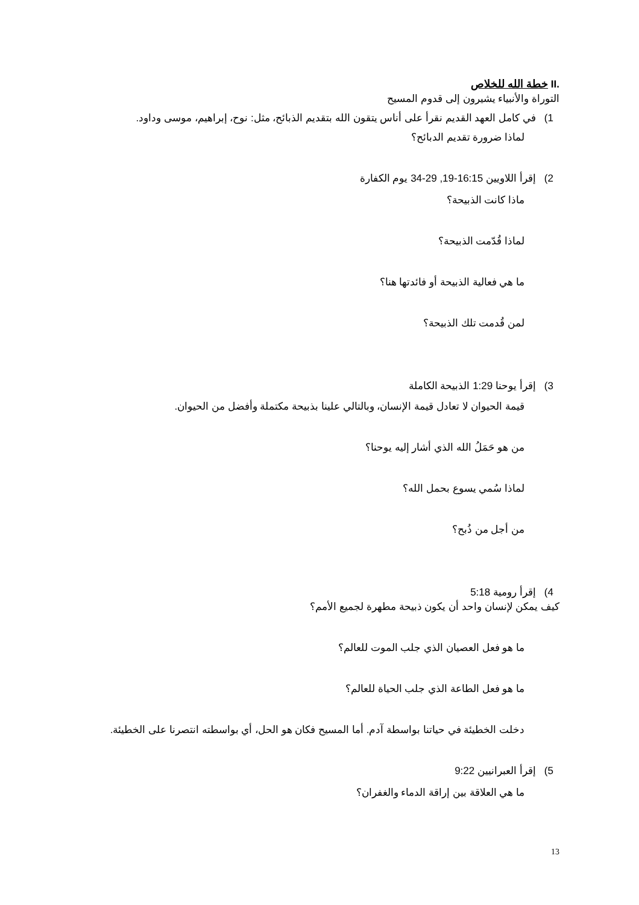.II خطة الله للخلاص
التوراة والأنبياء يشيرون إلى قدوم المسيح
1) في كامل العهد القديم نقرأ على أناس يتقون الله بتقديم الذبائح، مثل: نوح، إبراهيم، موسى وداود.
لماذا ضرورة تقديم الدبائح؟
2) إقرأ اللاويين 16:15-19, 29-34 يوم الكفارة
ماذا كانت الذبيحة؟
لماذا قُدّمت الذبيحة؟
ما هي فعالية الذبيحة أو فائدتها هنا؟
لمن قُدمت تلك الذبيحة؟
3) إقرأ يوحنا 1:29 الذبيحة الكاملة
قيمة الحيوان لا تعادل قيمة الإنسان، وبالتالي علينا بذبيحة مكتملة وأفضل من الحيوان.
من هو حَمَلُ الله الذي أشار إليه يوحنا؟
لماذا سُمي يسوع بحمل الله؟
من أجل من ذُبح؟
4) إقرأ رومية 5:18
كيف يمكن لإنسان واحد أن يكون ذبيحة مطهرة لجميع الأمم؟
ما هو فعل العصيان الذي جلب الموت للعالم؟
ما هو فعل الطاعة الذي جلب الحياة للعالم؟
دخلت الخطيئة في حياتنا بواسطة آدم. أما المسيح فكان هو الحل، أي بواسطته انتصرنا على الخطيئة.
5) إقرأ العبرانيين 9:22
ما هي العلاقة بين إراقة الدماء والغفران؟
13